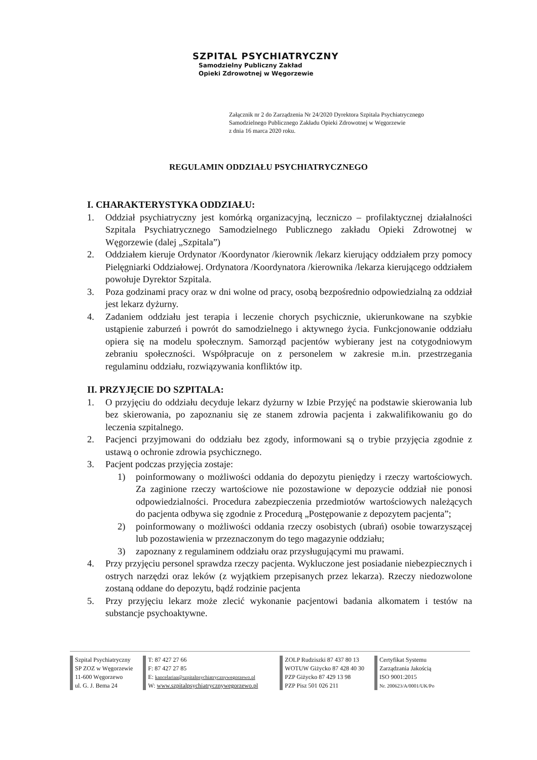SZPITAL PSYCHIATRYCZNY
Samodzielny Publiczny Zakład
Opieki Zdrowotnej w Węgorzewie
Załącznik nr 2 do Zarządzenia Nr 24/2020 Dyrektora Szpitala Psychiatrycznego
Samodzielnego Publicznego Zakładu Opieki Zdrowotnej w Węgorzewie
z dnia 16 marca 2020 roku.
REGULAMIN ODDZIAŁU PSYCHIATRYCZNEGO
I. CHARAKTERYSTYKA ODDZIAŁU:
1. Oddział psychiatryczny jest komórką organizacyjną, leczniczo – profilaktycznej działalności Szpitala Psychiatrycznego Samodzielnego Publicznego zakładu Opieki Zdrowotnej w Węgorzewie (dalej „Szpitala”)
2. Oddziałem kieruje Ordynator /Koordynator /kierownik /lekarz kierujący oddziałem przy pomocy Pielęgniarki Oddziałowej. Ordynatora /Koordynatora /kierownika /lekarza kierującego oddziałem powołuje Dyrektor Szpitala.
3. Poza godzinami pracy oraz w dni wolne od pracy, osobą bezpośrednio odpowiedzialną za oddział jest lekarz dyżurny.
4. Zadaniem oddziału jest terapia i leczenie chorych psychicznie, ukierunkowane na szybkie ustąpienie zaburzeń i powrót do samodzielnego i aktywnego życia. Funkcjonowanie oddziału opiera się na modelu społecznym. Samorząd pacjentów wybierany jest na cotygodniowym zebraniu społeczności. Współpracuje on z personelem w zakresie m.in. przestrzegania regulaminu oddziału, rozwiązywania konfliktów itp.
II. PRZYJĘCIE DO SZPITALA:
1. O przyjęciu do oddziału decyduje lekarz dyżurny w Izbie Przyjęć na podstawie skierowania lub bez skierowania, po zapoznaniu się ze stanem zdrowia pacjenta i zakwalifikowaniu go do leczenia szpitalnego.
2. Pacjenci przyjmowani do oddziału bez zgody, informowani są o trybie przyjęcia zgodnie z ustawą o ochronie zdrowia psychicznego.
3. Pacjent podczas przyjęcia zostaje:
1) poinformowany o możliwości oddania do depozytu pieniędzy i rzeczy wartościowych. Za zaginione rzeczy wartościowe nie pozostawione w depozycie oddział nie ponosi odpowiedzialności. Procedura zabezpieczenia przedmiotów wartościowych należących do pacjenta odbywa się zgodnie z Procedurą „Postępowanie z depozytem pacjenta”;
2) poinformowany o możliwości oddania rzeczy osobistych (ubrań) osobie towarzyszącej lub pozostawienia w przeznaczonym do tego magazynie oddziału;
3) zapoznany z regulaminem oddziału oraz przysługującymi mu prawami.
4. Przy przyjęciu personel sprawdza rzeczy pacjenta. Wykluczone jest posiadanie niebezpiecznych i ostrych narzędzi oraz leków (z wyjątkiem przepisanych przez lekarza). Rzeczy niedozwolone zostaną oddane do depozytu, bądź rodzinie pacjenta
5. Przy przyjęciu lekarz może zlecić wykonanie pacjentowi badania alkomatem i testów na substancje psychoaktywne.
Szpital Psychiatryczny
SP ZOZ w Węgorzewie
11-600 Węgorzewo
ul. G. J. Bema 24
T: 87 427 27 66
F: 87 427 27 85
E: kancelariaa@szpitalpsychiatrycznywegorzewo.pl
W: www.szpitalpsychiatrycznywegorzewo.pl
ZOLP Rudziszki 87 437 80 13
WOTUW Giżycko 87 428 40 30
PZP Giżycko 87 429 13 98
PZP Pisz 501 026 211
Certyfikat Systemu
Zarządzania Jakością
ISO 9001:2015
Nr. 200623/A/0001/UK/Po